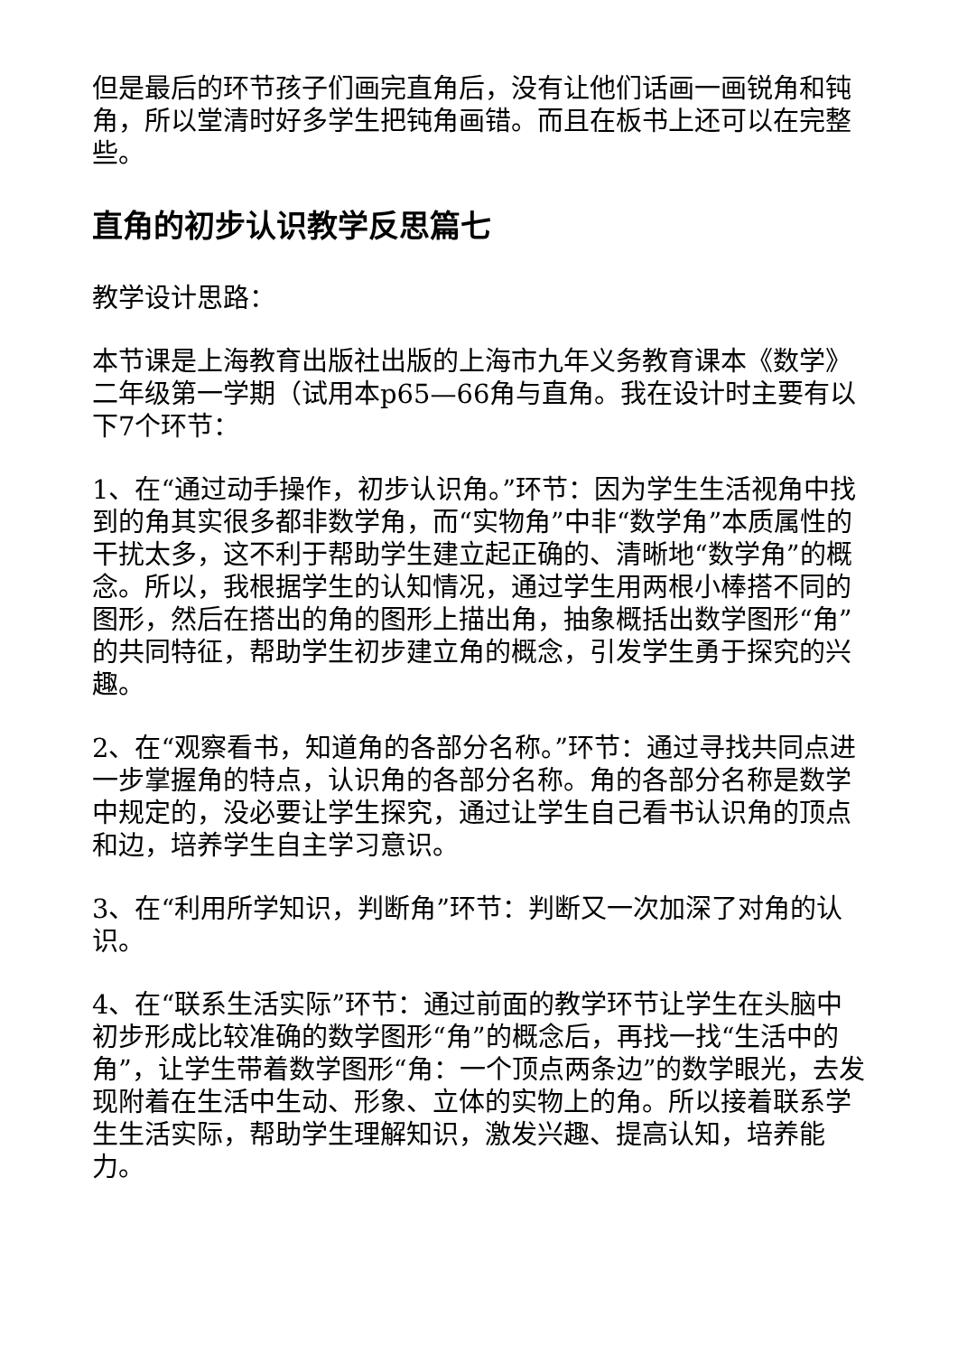但是最后的环节孩子们画完直角后，没有让他们话画一画锐角和钝角，所以堂清时好多学生把钝角画错。而且在板书上还可以在完整些。
直角的初步认识教学反思篇七
教学设计思路：
本节课是上海教育出版社出版的上海市九年义务教育课本《数学》二年级第一学期（试用本p65—66角与直角。我在设计时主要有以下7个环节：
1、在“通过动手操作，初步认识角。”环节：因为学生生活视角中找到的角其实很多都非数学角，而“实物角”中非“数学角”本质属性的干扰太多，这不利于帮助学生建立起正确的、清晰地“数学角”的概念。所以，我根据学生的认知情况，通过学生用两根小棒搭不同的图形，然后在搭出的角的图形上描出角，抽象概括出数学图形“角”的共同特征，帮助学生初步建立角的概念，引发学生勇于探究的兴趣。
2、在“观察看书，知道角的各部分名称。”环节：通过寻找共同点进一步掌握角的特点，认识角的各部分名称。角的各部分名称是数学中规定的，没必要让学生探究，通过让学生自己看书认识角的顶点和边，培养学生自主学习意识。
3、在“利用所学知识，判断角”环节：判断又一次加深了对角的认识。
4、在“联系生活实际”环节：通过前面的教学环节让学生在头脑中初步形成比较准确的数学图形“角”的概念后，再找一找“生活中的角”，让学生带着数学图形“角：一个顶点两条边”的数学眼光，去发现附着在生活中生动、形象、立体的实物上的角。所以接着联系学生生活实际，帮助学生理解知识，激发兴趣、提高认知，培养能力。